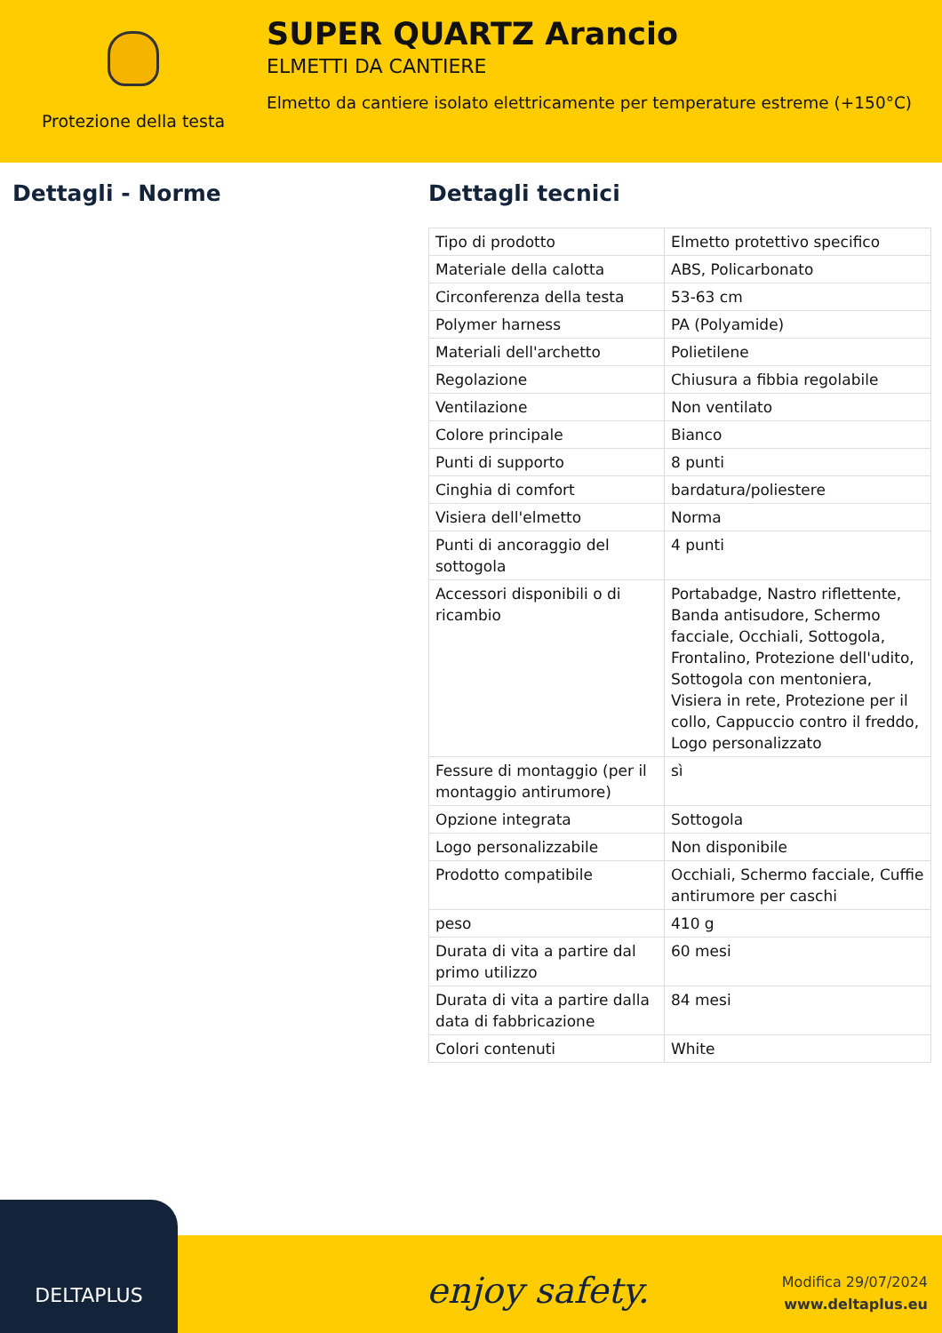Protezione della testa
SUPER QUARTZ Arancio
ELMETTI DA CANTIERE
Elmetto da cantiere isolato elettricamente per temperature estreme (+150°C)
Dettagli - Norme Dettagli tecnici
| Tipo di prodotto | Elmetto protettivo specifico |
| Materiale della calotta | ABS, Policarbonato |
| Circonferenza della testa | 53-63 cm |
| Polymer harness | PA (Polyamide) |
| Materiali dell'archetto | Polietilene |
| Regolazione | Chiusura a fibbia regolabile |
| Ventilazione | Non ventilato |
| Colore principale | Bianco |
| Punti di supporto | 8 punti |
| Cinghia di comfort | bardatura/poliestere |
| Visiera dell'elmetto | Norma |
| Punti di ancoraggio del sottogola | 4 punti |
| Accessori disponibili o di ricambio | Portabadge, Nastro riflettente, Banda antisudore, Schermo facciale, Occhiali, Sottogola, Frontalino, Protezione dell'udito, Sottogola con mentoniera, Visiera in rete, Protezione per il collo, Cappuccio contro il freddo, Logo personalizzato |
| Fessure di montaggio (per il montaggio antirumore) | sì |
| Opzione integrata | Sottogola |
| Logo personalizzabile | Non disponibile |
| Prodotto compatibile | Occhiali, Schermo facciale, Cuffie antirumore per caschi |
| peso | 410 g |
| Durata di vita a partire dal primo utilizzo | 60 mesi |
| Durata di vita a partire dalla data di fabbricazione | 84 mesi |
| Colori contenuti | White |
DELTAPLUS
enjoy safety.
Modifica 29/07/2024
www.deltaplus.eu